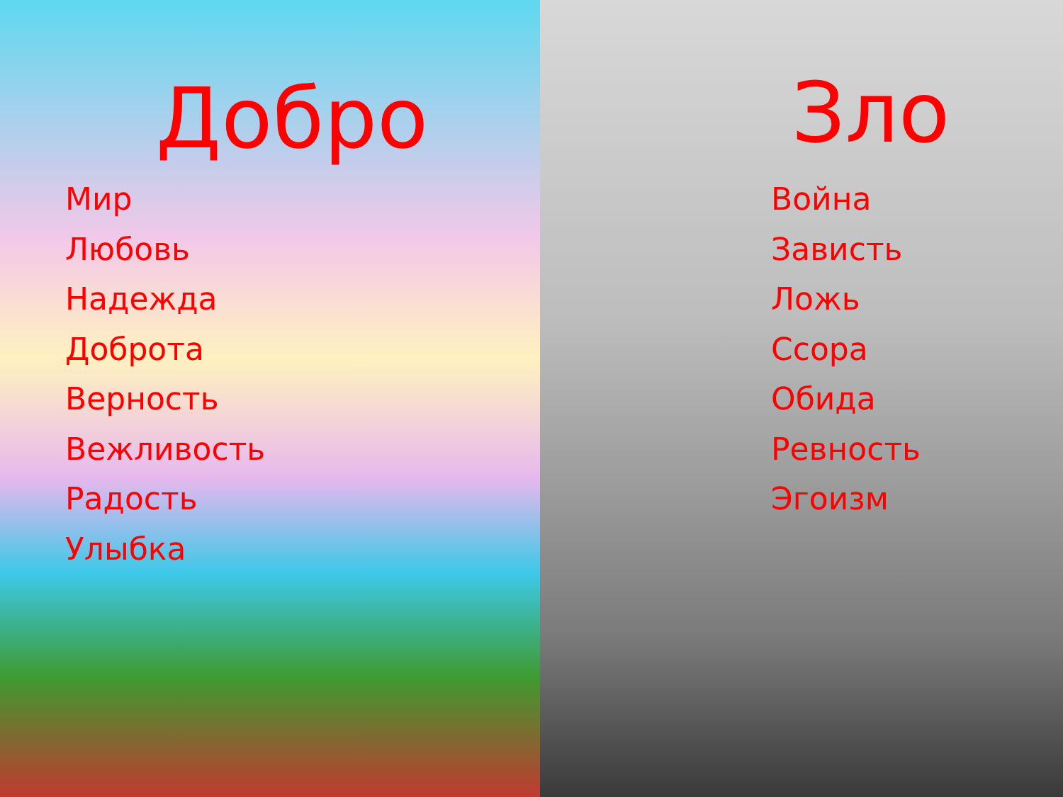Добро
Мир
Любовь
Надежда
Доброта
Верность
Вежливость
Радость
Улыбка
Зло
Война
Зависть
Ложь
Ссора
Обида
Ревность
Эгоизм